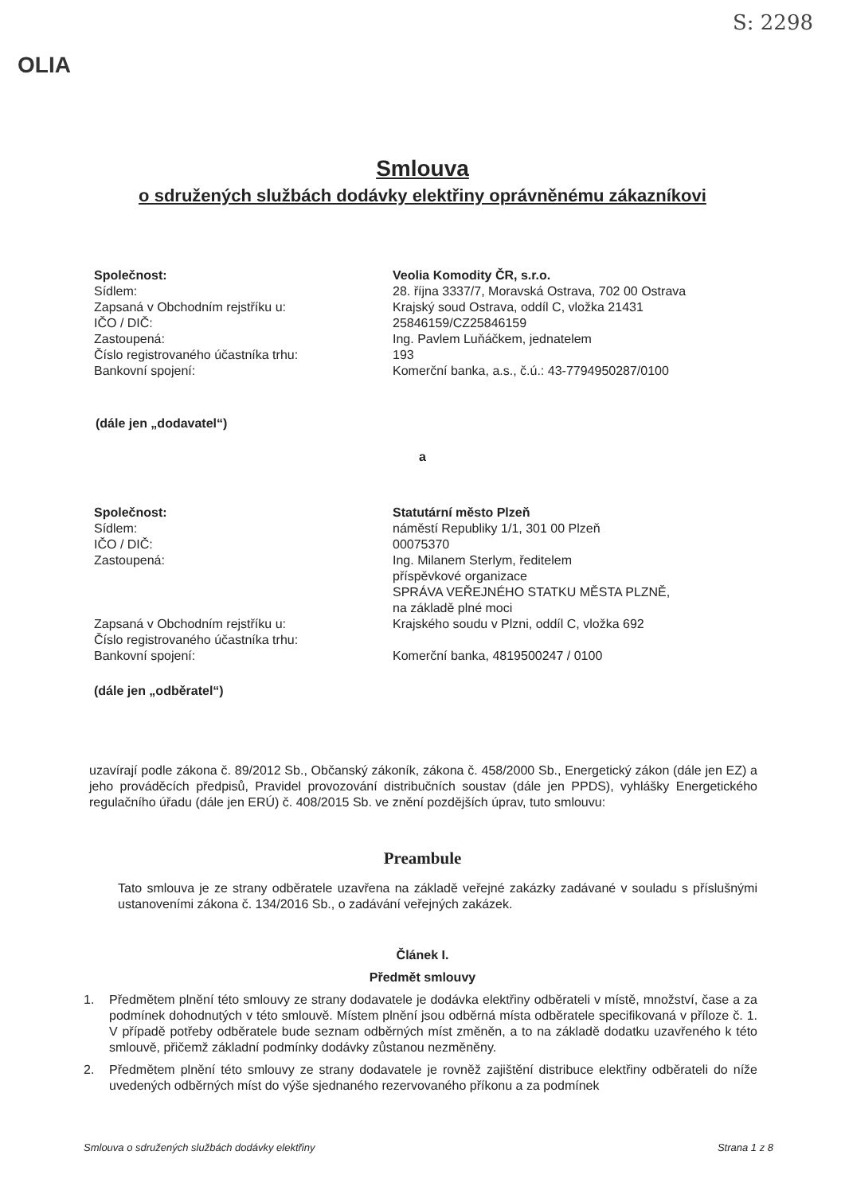S: 2298
OLIA
Smlouva
o sdružených službách dodávky elektřiny oprávněnému zákazníkovi
Společnost:
Veolia Komodity ČR, s.r.o.
Sídlem:
28. října 3337/7, Moravská Ostrava, 702 00 Ostrava
Zapsaná v Obchodním rejstříku u:
Krajský soud Ostrava, oddíl C, vložka 21431
IČO / DIČ:
25846159/CZ25846159
Zastoupená:
Ing. Pavlem Luňáčkem, jednatelem
Číslo registrovaného účastníka trhu:
193
Bankovní spojení:
Komerční banka, a.s., č.ú.: 43-7794950287/0100
(dále jen „dodavatel“)
a
Společnost:
Statutární město Plzeň
Sídlem:
náměstí Republiky 1/1, 301 00 Plzeň
IČO / DIČ:
00075370
Zastoupená:
Ing. Milanem Sterlym, ředitelem
příspěvkové organizace
SPRÁVA VEŘEJNÉHO STATKU MĚSTA PLZNĚ,
na základě plné moci
Zapsaná v Obchodním rejstříku u:
Krajského soudu v Plzni, oddíl C, vložka 692
Číslo registrovaného účastníka trhu:
Bankovní spojení:
Komerční banka, 4819500247 / 0100
(dále jen „odběratel“)
uzavírají podle zákona č. 89/2012 Sb., Občanský zákoník, zákona č. 458/2000 Sb., Energetický zákon (dále jen EZ) a jeho prováděcích předpisů, Pravidel provozování distribučních soustav (dále jen PPDS), vyhlášky Energetického regulačního úřadu (dále jen ERÚ) č. 408/2015 Sb. ve znění pozdějších úprav, tuto smlouvu:
Preambule
Tato smlouva je ze strany odběratele uzavřena na základě veřejné zakázky zadávané v souladu s příslušnými ustanoveními zákona č. 134/2016 Sb., o zadávání veřejných zakázek.
Článek I.
Předmět smlouvy
1. Předmětem plnění této smlouvy ze strany dodavatele je dodávka elektřiny odběrateli v místě, množství, čase a za podmínek dohodnutých v této smlouvě. Místem plnění jsou odběrná místa odběratele specifikovaná v příloze č. 1. V případě potřeby odběratele bude seznam odběrných míst změněn, a to na základě dodatku uzavřeného k této smlouvě, přičemž základní podmínky dodávky zůstanou nezměněny.
2. Předmětem plnění této smlouvy ze strany dodavatele je rovněž zajištění distribuce elektřiny odběrateli do níže uvedených odběrných míst do výše sjednaného rezervovaného příkonu a za podmínek
Smlouva o sdružených službách dodávky elektřiny Strana 1 z 8